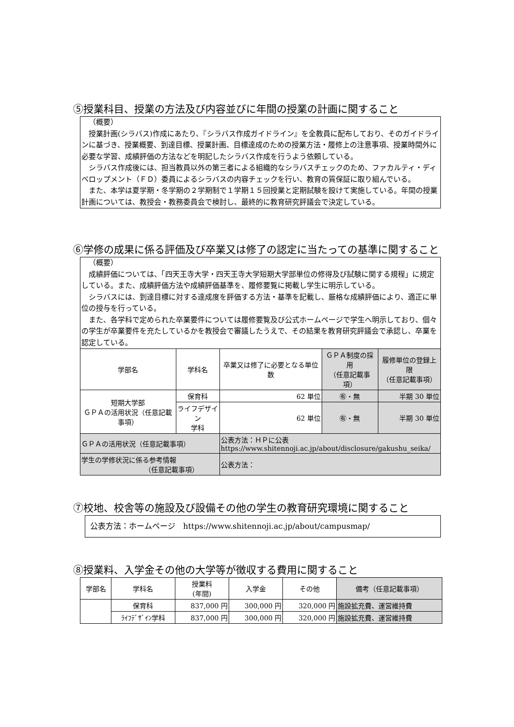⑤授業科目、授業の方法及び内容並びに年間の授業の計画に関すること
（概要）
授業計画(シラバス)作成にあたり、『シラバス作成ガイドライン』を全教員に配布しており、そのガイドラインに基づき、授業概要、到達目標、授業計画、目標達成のための授業方法・履修上の注意事項、授業時間外に必要な学習、成績評価の方法などを明記したシラバス作成を行うよう依頼している。
シラバス作成後には、担当教員以外の第三者による組織的なシラバスチェックのため、ファカルティ・ディベロップメント（ＦＤ）委員によるシラバスの内容チェックを行い、教育の質保証に取り組んでいる。
また、本学は夏学期・冬学期の２学期制で１学期１５回授業と定期試験を設けて実施している。年間の授業計画については、教授会・教務委員会で検討し、最終的に教育研究評議会で決定している。
⑥学修の成果に係る評価及び卒業又は修了の認定に当たっての基準に関すること
（概要）
成績評価については、「四天王寺大学・四天王寺大学短期大学部単位の修得及び試験に関する規程」に規定している。また、成績評価方法や成績評価基準を、履修要覧に掲載し学生に明示している。
シラバスには、到達目標に対する達成度を評価する方法・基準を記載し、厳格な成績評価により、適正に単位の授与を行っている。
また、各学科で定められた卒業要件については履修要覧及び公式ホームページで学生へ明示しており、個々の学生が卒業要件を充たしているかを教授会で審議したうえで、その結果を教育研究評議会で承認し、卒業を認定している。
| 学部名 | 学科名 | 卒業又は修了に必要となる単位数 | ＧＰＡ制度の採用 （任意記載事項） | 履修単位の登録上限 （任意記載事項） |
| --- | --- | --- | --- | --- |
| 短期大学部 ＧＰＡの活用状況（任意記載事項） | 保育科 | 62 単位 | ㊒・無 | 半期 30 単位 |
| | ライフデザイン 学科 | 62 単位 | ㊒・無 | 半期 30 単位 |
| ＧＰＡの活用状況（任意記載事項） | | 公表方法：ＨＰに公表 https://www.shitennoji.ac.jp/about/disclosure/gakushu_seika/ | | |
| 学生の学修状況に係る参考情報 （任意記載事項） | | 公表方法： | | |
⑦校地、校舎等の施設及び設備その他の学生の教育研究環境に関すること
公表方法：ホームページ　https://www.shitennoji.ac.jp/about/campusmap/
⑧授業料、入学金その他の大学等が徴収する費用に関すること
| 学部名 | 学科名 | 授業料 (年間) | 入学金 | その他 | 備考（任意記載事項） |
| --- | --- | --- | --- | --- | --- |
| | 保育科 | 837,000 円 | 300,000 円 | 320,000 円 | 施設拡充費、運営維持費 |
| | ﾗｲﾌﾃﾞｻﾞｲﾝ学科 | 837,000 円 | 300,000 円 | 320,000 円 | 施設拡充費、運営維持費 |